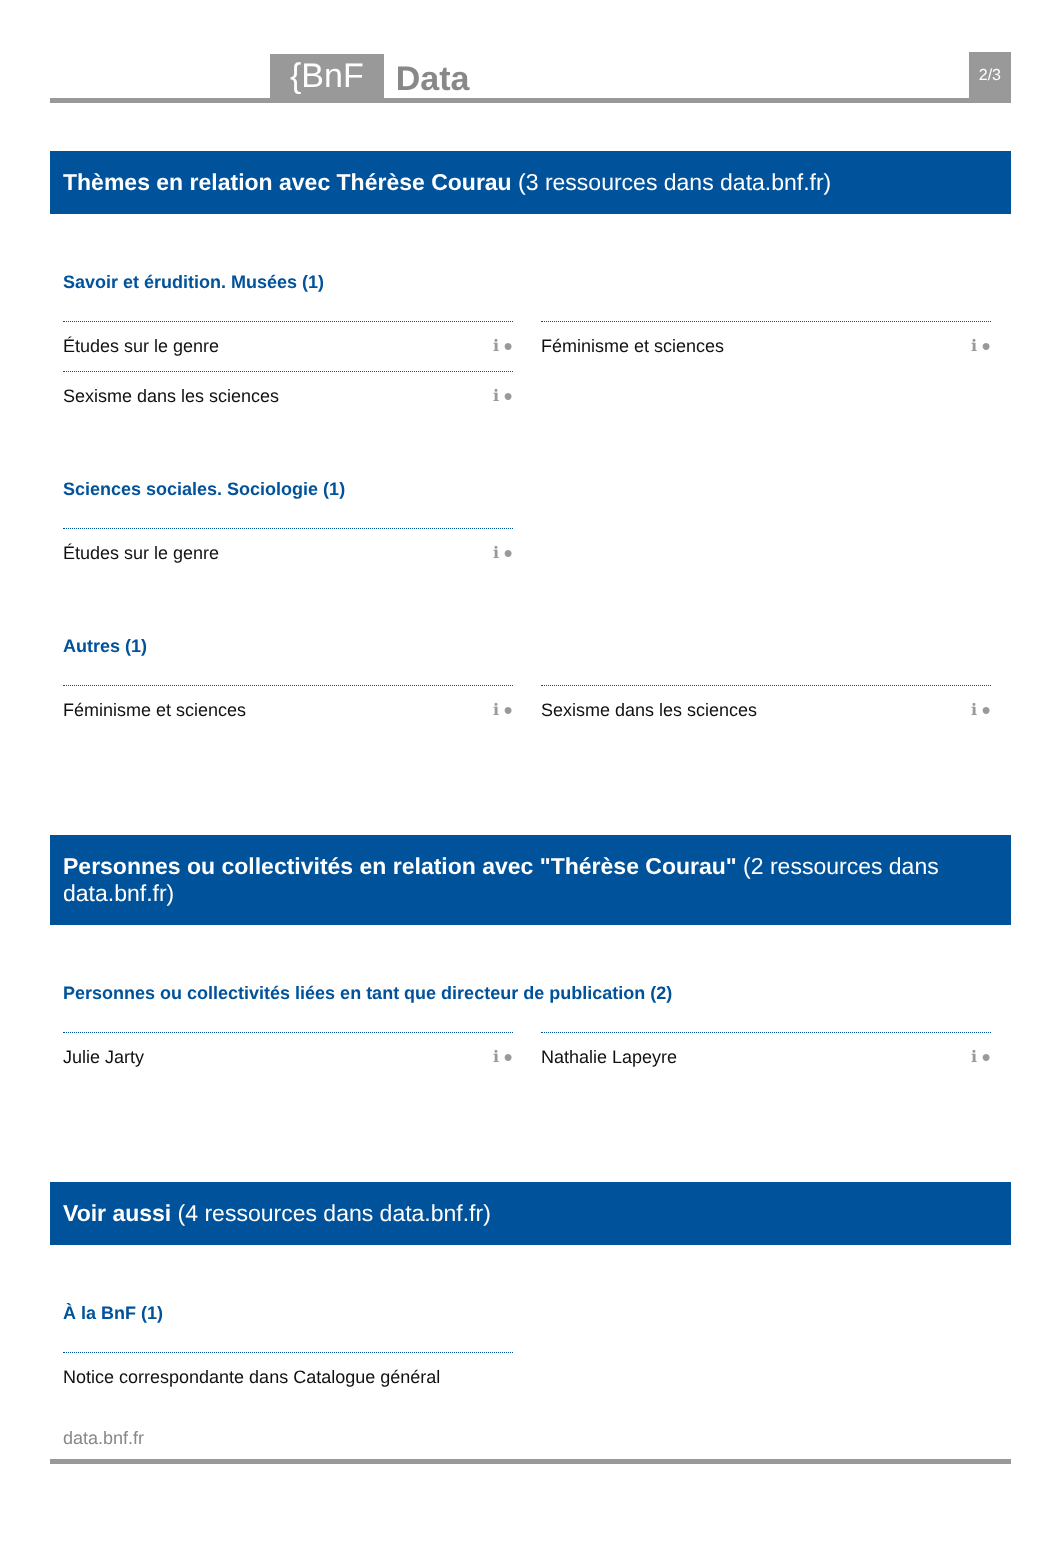{BnF Data 2/3
Thèmes en relation avec Thérèse Courau (3 ressources dans data.bnf.fr)
Savoir et érudition. Musées (1)
Études sur le genre ℹ ●
Féminisme et sciences ℹ ●
Sexisme dans les sciences ℹ ●
Sciences sociales. Sociologie (1)
Études sur le genre ℹ ●
Autres (1)
Féminisme et sciences ℹ ●
Sexisme dans les sciences ℹ ●
Personnes ou collectivités en relation avec "Thérèse Courau" (2 ressources dans data.bnf.fr)
Personnes ou collectivités liées en tant que directeur de publication (2)
Julie Jarty ℹ ●
Nathalie Lapeyre ℹ ●
Voir aussi (4 ressources dans data.bnf.fr)
À la BnF (1)
Notice correspondante dans Catalogue général
data.bnf.fr